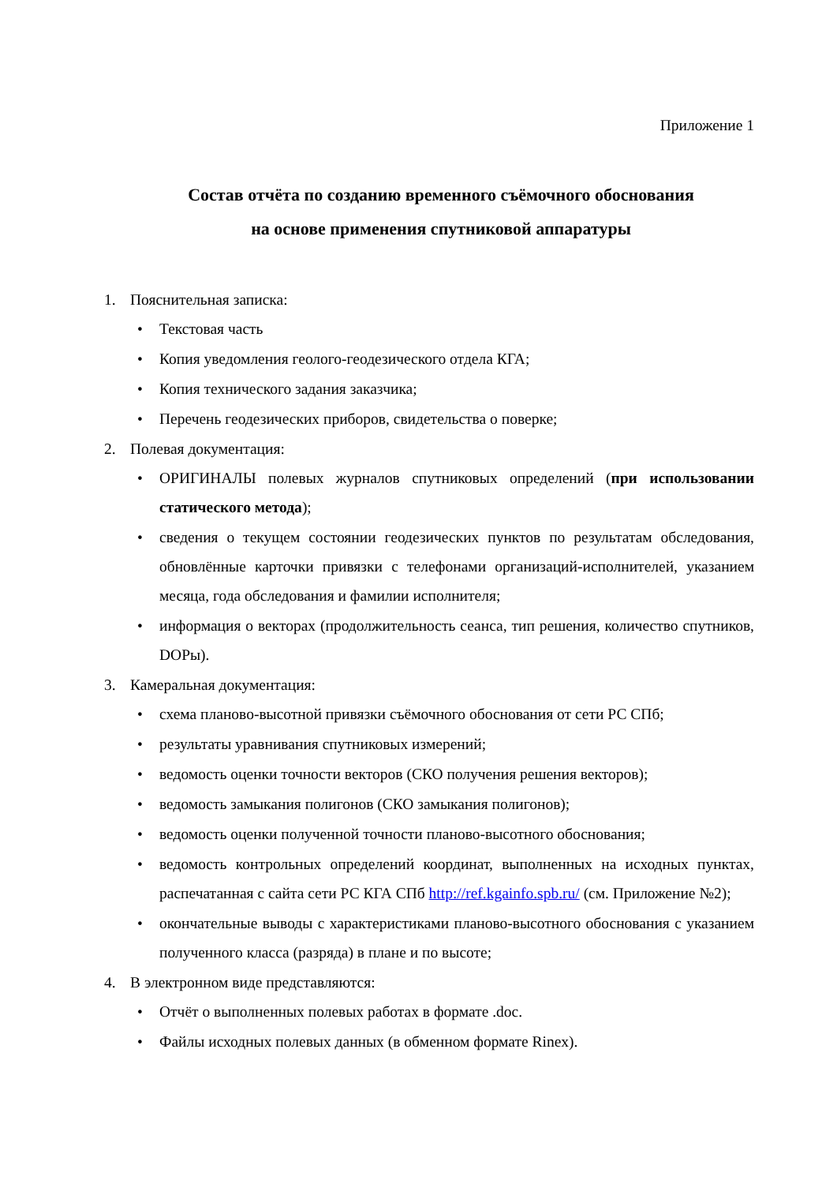Приложение 1
Состав отчёта по созданию временного съёмочного обоснования
на основе применения спутниковой аппаратуры
1. Пояснительная записка:
Текстовая часть
Копия уведомления геолого-геодезического отдела КГА;
Копия технического задания заказчика;
Перечень геодезических приборов, свидетельства о поверке;
2. Полевая документация:
ОРИГИНАЛЫ полевых журналов спутниковых определений (при использовании статического метода);
сведения о текущем состоянии геодезических пунктов по результатам обследования, обновлённые карточки привязки с телефонами организаций-исполнителей, указанием месяца, года обследования и фамилии исполнителя;
информация о векторах (продолжительность сеанса, тип решения, количество спутников, DOPы).
3. Камеральная документация:
схема планово-высотной привязки съёмочного обоснования от сети РС СПб;
результаты уравнивания спутниковых измерений;
ведомость оценки точности векторов (СКО получения решения векторов);
ведомость замыкания полигонов (СКО замыкания полигонов);
ведомость оценки полученной точности планово-высотного обоснования;
ведомость контрольных определений координат, выполненных на исходных пунктах, распечатанная с сайта сети РС КГА СПб http://ref.kgainfo.spb.ru/ (см. Приложение №2);
окончательные выводы с характеристиками планово-высотного обоснования с указанием полученного класса (разряда) в плане и по высоте;
4. В электронном виде представляются:
Отчёт о выполненных полевых работах в формате .doc.
Файлы исходных полевых данных (в обменном формате Rinex).